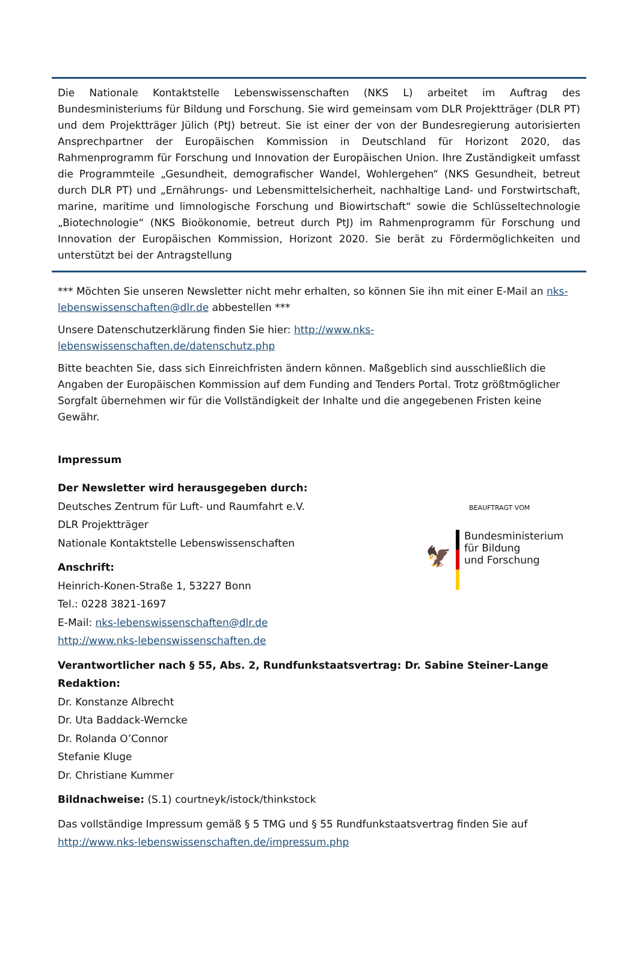Die Nationale Kontaktstelle Lebenswissenschaften (NKS L) arbeitet im Auftrag des Bundesministeriums für Bildung und Forschung. Sie wird gemeinsam vom DLR Projektträger (DLR PT) und dem Projektträger Jülich (PtJ) betreut. Sie ist einer der von der Bundesregierung autorisierten Ansprechpartner der Europäischen Kommission in Deutschland für Horizont 2020, das Rahmenprogramm für Forschung und Innovation der Europäischen Union. Ihre Zuständigkeit umfasst die Programmteile „Gesundheit, demografischer Wandel, Wohlergehen“ (NKS Gesundheit, betreut durch DLR PT) und „Ernährungs- und Lebensmittelsicherheit, nachhaltige Land- und Forstwirtschaft, marine, maritime und limnologische Forschung und Biowirtschaft“ sowie die Schlüsseltechnologie „Biotechnologie“ (NKS Bioökonomie, betreut durch PtJ) im Rahmenprogramm für Forschung und Innovation der Europäischen Kommission, Horizont 2020. Sie berät zu Fördermöglichkeiten und unterstützt bei der Antragstellung
*** Möchten Sie unseren Newsletter nicht mehr erhalten, so können Sie ihn mit einer E-Mail an nks-lebenswissenschaften@dlr.de abbestellen ***
Unsere Datenschutzerklärung finden Sie hier: http://www.nks-lebenswissenschaften.de/datenschutz.php
Bitte beachten Sie, dass sich Einreichfristen ändern können. Maßgeblich sind ausschließlich die Angaben der Europäischen Kommission auf dem Funding and Tenders Portal. Trotz größtmöglicher Sorgfalt übernehmen wir für die Vollständigkeit der Inhalte und die angegebenen Fristen keine Gewähr.
Impressum
Der Newsletter wird herausgegeben durch:
Deutsches Zentrum für Luft- und Raumfahrt e.V.
DLR Projektträger
Nationale Kontaktstelle Lebenswissenschaften
Anschrift:
Heinrich-Konen-Straße 1, 53227 Bonn
Tel.: 0228 3821-1697
E-Mail: nks-lebenswissenschaften@dlr.de
http://www.nks-lebenswissenschaften.de
Verantwortlicher nach § 55, Abs. 2, Rundfunkstaatsvertrag: Dr. Sabine Steiner-Lange
Redaktion:
Dr. Konstanze Albrecht
Dr. Uta Baddack-Werncke
Dr. Rolanda O’Connor
Stefanie Kluge
Dr. Christiane Kummer
Bildnachweise: (S.1) courtneyk/istock/thinkstock
Das vollständige Impressum gemäß § 5 TMG und § 55 Rundfunkstaatsvertrag finden Sie auf
http://www.nks-lebenswissenschaften.de/impressum.php
BEAUFTRAGT VOM
🦅 Bundesministerium
für Bildung
und Forschung